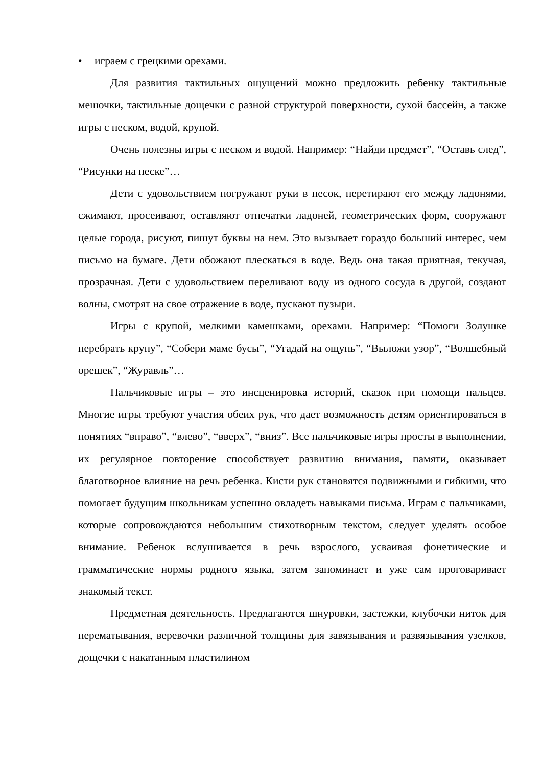• играем с грецкими орехами.
Для развития тактильных ощущений можно предложить ребенку тактильные мешочки, тактильные дощечки с разной структурой поверхности, сухой бассейн, а также игры с песком, водой, крупой.
Очень полезны игры с песком и водой. Например: “Найди предмет”, “Оставь след”, “Рисунки на песке”…
Дети с удовольствием погружают руки в песок, перетирают его между ладонями, сжимают, просеивают, оставляют отпечатки ладоней, геометрических форм, сооружают целые города, рисуют, пишут буквы на нем. Это вызывает гораздо больший интерес, чем письмо на бумаге. Дети обожают плескаться в воде. Ведь она такая приятная, текучая, прозрачная. Дети с удовольствием переливают воду из одного сосуда в другой, создают волны, смотрят на свое отражение в воде, пускают пузыри.
Игры с крупой, мелкими камешками, орехами. Например: “Помоги Золушке перебрать крупу”, “Собери маме бусы”, “Угадай на ощупь”, “Выложи узор”, “Волшебный орешек”, “Журавль”…
Пальчиковые игры – это инсценировка историй, сказок при помощи пальцев. Многие игры требуют участия обеих рук, что дает возможность детям ориентироваться в понятиях “вправо”, “влево”, “вверх”, “вниз”. Все пальчиковые игры просты в выполнении, их регулярное повторение способствует развитию внимания, памяти, оказывает благотворное влияние на речь ребенка. Кисти рук становятся подвижными и гибкими, что помогает будущим школьникам успешно овладеть навыками письма. Играм с пальчиками, которые сопровождаются небольшим стихотворным текстом, следует уделять особое внимание. Ребенок вслушивается в речь взрослого, усваивая фонетические и грамматические нормы родного языка, затем запоминает и уже сам проговаривает знакомый текст.
Предметная деятельность. Предлагаются шнуровки, застежки, клубочки ниток для перематывания, веревочки различной толщины для завязывания и развязывания узелков, дощечки с накатанным пластилином